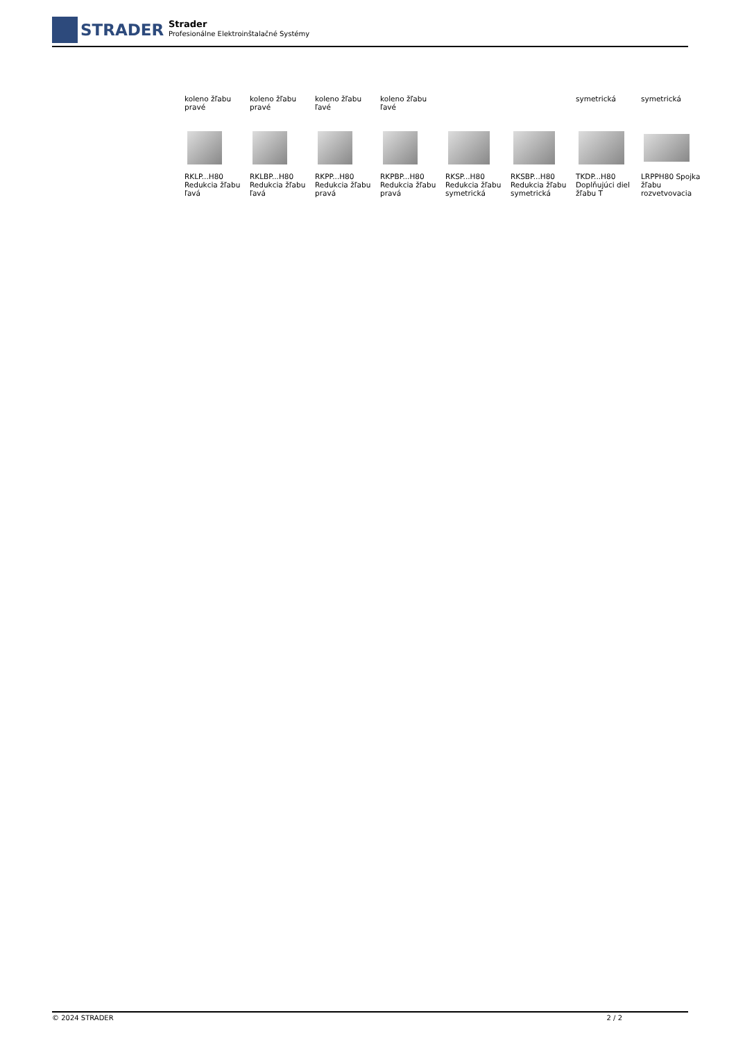STRADER
Strader
Profesionálne Elektroinštalačné Systémy
| koleno žľabu pravé | koleno žľabu pravé | koleno žľabu ľavé | koleno žľabu ľavé | | | symetrická | symetrická |
| RKLP...H80 Redukcia žľabu ľavá | RKLBP...H80 Redukcia žľabu ľavá | RKPP...H80 Redukcia žľabu pravá | RKPBP...H80 Redukcia žľabu pravá | RKSP...H80 Redukcia žľabu symetrická | RKSBP...H80 Redukcia žľabu symetrická | TKDP...H80 Doplňujúci diel žľabu T | LRPPH80 Spojka žľabu rozvetvovacia |
© 2024 STRADER 2 / 2